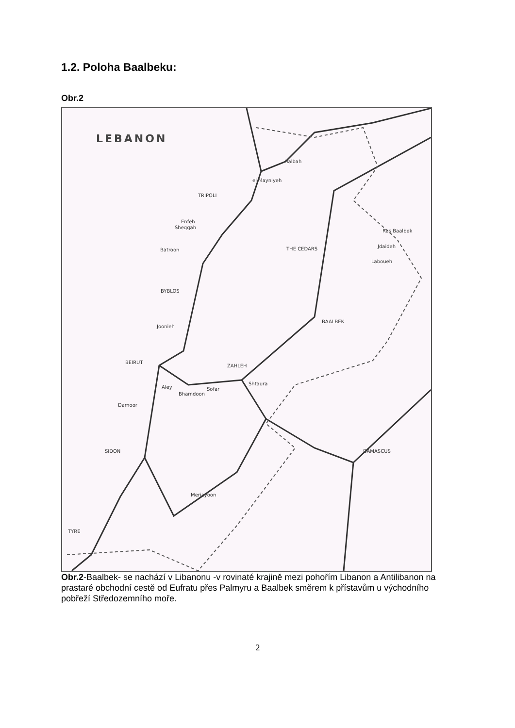1.2. Poloha Baalbeku:
Obr.2
LEBANON
Halbah
el Mayniyeh
TRIPOLI
Enfeh
Sheqqah
Batroon
THE CEDARS
BYBLOS
Joonieh
BEIRUT
ZAHLEH
Shtaura
Aley
Bhamdoon
Sofar
Damoor
SIDON
DAMASCUS
Merjayoon
TYRE
Ras Baalbek
Jdaideh
Laboueh
BAALBEK
Obr.2-Baalbek- se nachází v Libanonu -v rovinaté krajině mezi pohořím Libanon a Antilibanon na prastaré obchodní cestě od Eufratu přes Palmyru a Baalbek směrem k přístavům u východního pobřeží Středozemního moře.
2